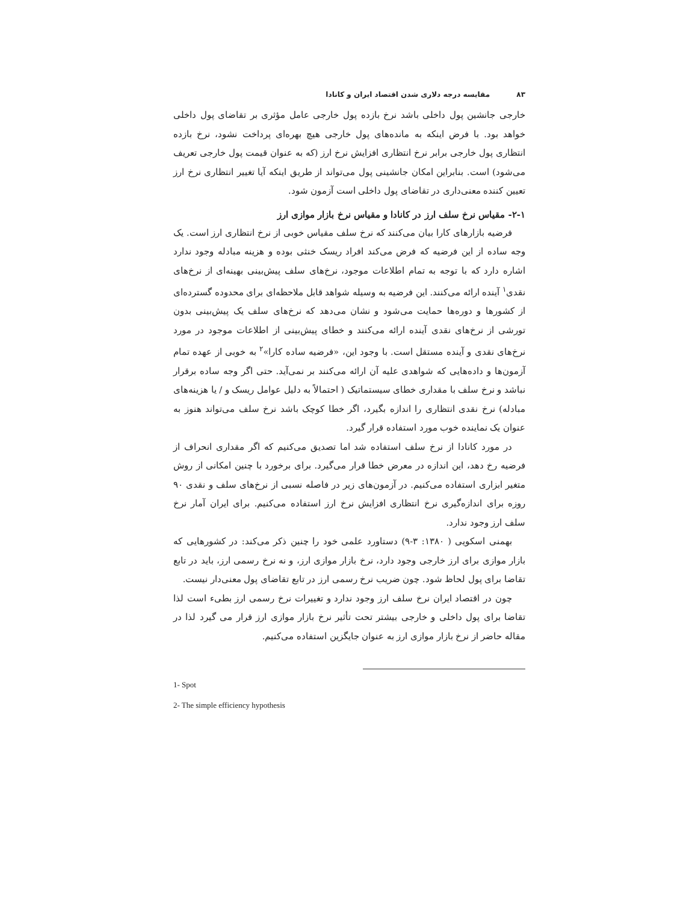۸۳ مقایسه درجه دلاری شدن اقتصاد ایران و کانادا
خارجی جانشین پول داخلی باشد نرخ بازده پول خارجی عامل مؤثری بر تقاضای پول داخلی خواهد بود. با فرض اینکه به مانده‌های پول خارجی هیچ بهره‌ای پرداخت نشود، نرخ بازده انتظاری پول خارجی برابر نرخ انتظاری افزایش نرخ ارز (که به عنوان قیمت پول خارجی تعریف می‌شود) است. بنابراین امکان جانشینی پول می‌تواند از طریق اینکه آیا تغییر انتظاری نرخ ارز تعیین کننده معنی‌داری در تقاضای پول داخلی است آزمون شود.
۲-۱- مقیاس نرخ سلف ارز در کانادا و مقیاس نرخ بازار موازی ارز
فرضیه بازارهای کارا بیان می‌کنند که نرخ سلف مقیاس خوبی از نرخ انتظاری ارز است. یک وجه ساده از این فرضیه که فرض می‌کند افراد ریسک خنثی بوده و هزینه مبادله وجود ندارد اشاره دارد که با توجه به تمام اطلاعات موجود، نرخ‌های سلف پیش‌بینی بهینه‌ای از نرخ‌های نقدی<sup>۱</sup> آینده ارائه می‌کنند. این فرضیه به وسیله شواهد قابل ملاحظه‌ای برای محدوده گسترده‌ای از کشورها و دوره‌ها حمایت می‌شود و نشان می‌دهد که نرخ‌های سلف یک پیش‌بینی بدون تورشی از نرخ‌های نقدی آینده ارائه می‌کنند و خطای پیش‌بینی از اطلاعات موجود در مورد نرخ‌های نقدی و آینده مستقل است. با وجود این، «فرضیه ساده کارا»<sup>۲</sup> به خوبی از عهده تمام آزمون‌ها و داده‌هایی که شواهدی علیه آن ارائه می‌کنند بر نمی‌آید. حتی اگر وجه ساده برقرار نباشد و نرخ سلف با مقداری خطای سیستماتیک ( احتمالاً به دلیل عوامل ریسک و / یا هزینه‌های مبادله) نرخ نقدی انتظاری را اندازه بگیرد، اگر خطا کوچک باشد نرخ سلف می‌تواند هنوز به عنوان یک نماینده خوب مورد استفاده قرار گیرد.
در مورد کانادا از نرخ سلف استفاده شد اما تصدیق می‌کنیم که اگر مقداری انحراف از فرضیه رخ دهد، این اندازه در معرض خطا قرار می‌گیرد. برای برخورد با چنین امکانی از روش متغیر ابزاری استفاده می‌کنیم. در آزمون‌های زیر در فاصله نسبی از نرخ‌های سلف و نقدی ۹۰ روزه برای اندازه‌گیری نرخ انتظاری افزایش نرخ ارز استفاده می‌کنیم. برای ایران آمار نرخ سلف ارز وجود ندارد.
بهمنی اسکویی ( ۱۳۸۰: ۳-۹) دستاورد علمی خود را چنین ذکر می‌کند: در کشورهایی که بازار موازی برای ارز خارجی وجود دارد، نرخ بازار موازی ارز، و نه نرخ رسمی ارز، باید در تابع تقاضا برای پول لحاظ شود. چون ضریب نرخ رسمی ارز در تابع تقاضای پول معنی‌دار نیست.
چون در اقتصاد ایران نرخ سلف ارز وجود ندارد و تغییرات نرخ رسمی ارز بطیء است لذا تقاضا برای پول داخلی و خارجی بیشتر تحت تأثیر نرخ بازار موازی ارز قرار می گیرد لذا در مقاله حاضر از نرخ بازار موازی ارز به عنوان جایگزین استفاده می‌کنیم.
1- Spot
2- The simple efficiency hypothesis